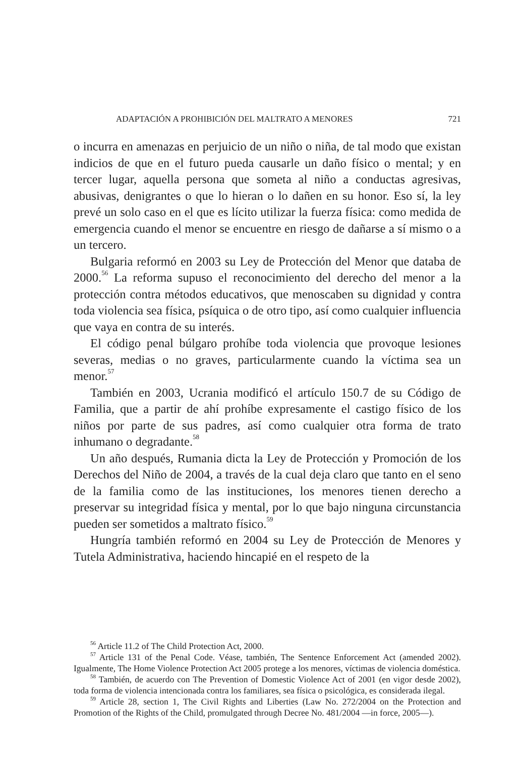ADAPTACIÓN A PROHIBICIÓN DEL MALTRATO A MENORES 721
o incurra en amenazas en perjuicio de un niño o niña, de tal modo que existan indicios de que en el futuro pueda causarle un daño físico o mental; y en tercer lugar, aquella persona que someta al niño a conductas agresivas, abusivas, denigrantes o que lo hieran o lo dañen en su honor. Eso sí, la ley prevé un solo caso en el que es lícito utilizar la fuerza física: como medida de emergencia cuando el menor se encuentre en riesgo de dañarse a sí mismo o a un tercero.
Bulgaria reformó en 2003 su Ley de Protección del Menor que databa de 2000.<sup>56</sup> La reforma supuso el reconocimiento del derecho del menor a la protección contra métodos educativos, que menoscaben su dignidad y contra toda violencia sea física, psíquica o de otro tipo, así como cualquier influencia que vaya en contra de su interés.
El código penal búlgaro prohíbe toda violencia que provoque lesiones severas, medias o no graves, particularmente cuando la víctima sea un menor.<sup>57</sup>
También en 2003, Ucrania modificó el artículo 150.7 de su Código de Familia, que a partir de ahí prohíbe expresamente el castigo físico de los niños por parte de sus padres, así como cualquier otra forma de trato inhumano o degradante.<sup>58</sup>
Un año después, Rumania dicta la Ley de Protección y Promoción de los Derechos del Niño de 2004, a través de la cual deja claro que tanto en el seno de la familia como de las instituciones, los menores tienen derecho a preservar su integridad física y mental, por lo que bajo ninguna circunstancia pueden ser sometidos a maltrato físico.<sup>59</sup>
Hungría también reformó en 2004 su Ley de Protección de Menores y Tutela Administrativa, haciendo hincapié en el respeto de la
<sup>56</sup> Article 11.2 of The Child Protection Act, 2000.
<sup>57</sup> Article 131 of the Penal Code. Véase, también, The Sentence Enforcement Act (amended 2002). Igualmente, The Home Violence Protection Act 2005 protege a los menores, víctimas de violencia doméstica.
<sup>58</sup> También, de acuerdo con The Prevention of Domestic Violence Act of 2001 (en vigor desde 2002), toda forma de violencia intencionada contra los familiares, sea física o psicológica, es considerada ilegal.
<sup>59</sup> Article 28, section 1, The Civil Rights and Liberties (Law No. 272/2004 on the Protection and Promotion of the Rights of the Child, promulgated through Decree No. 481/2004 —in force, 2005—).